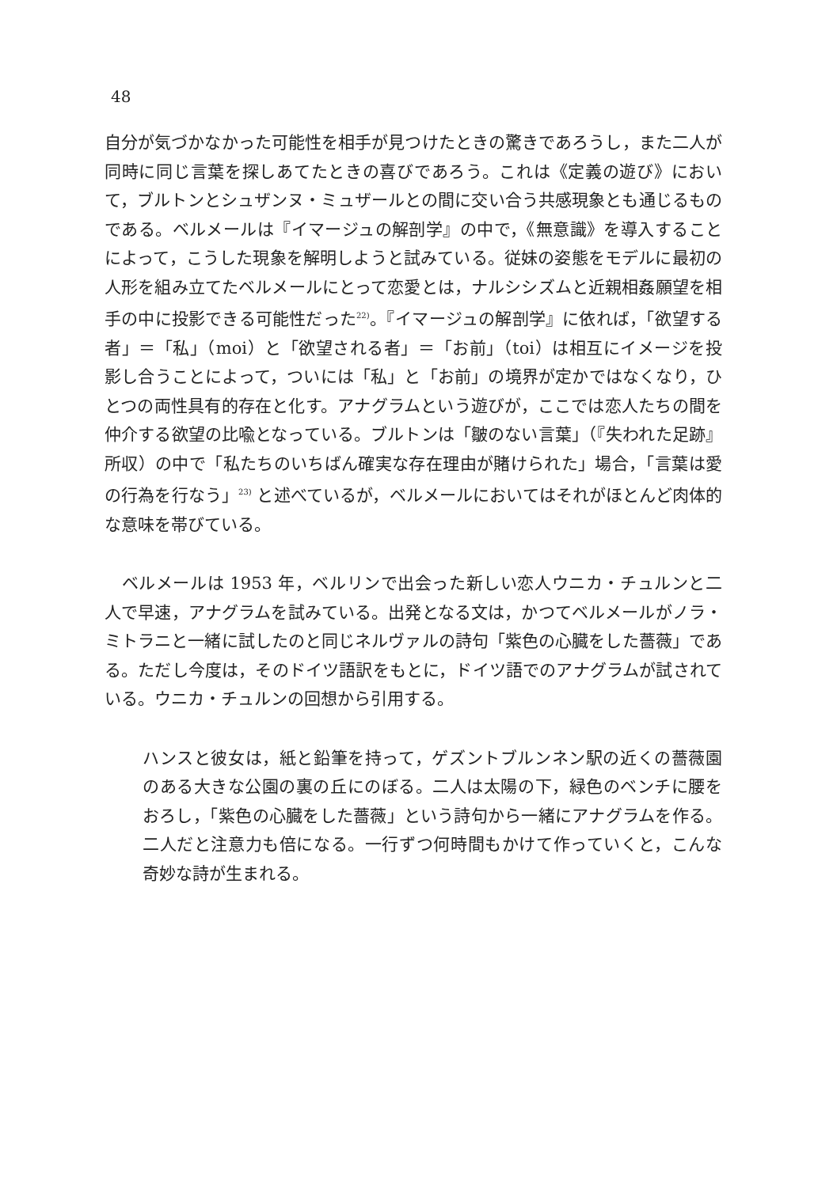48
自分が気づかなかった可能性を相手が見つけたときの驚きであろうし，また二人が同時に同じ言葉を探しあてたときの喜びであろう。これは《定義の遊び》において，ブルトンとシュザンヌ・ミュザールとの間に交い合う共感現象とも通じるものである。ベルメールは『イマージュの解剖学』の中で，《無意識》を導入することによって，こうした現象を解明しようと試みている。従妹の姿態をモデルに最初の人形を組み立てたベルメールにとって恋愛とは，ナルシシズムと近親相姦願望を相手の中に投影できる可能性だった<sup>22)</sup>。『イマージュの解剖学』に依れば，「欲望する者」＝「私」（moi）と「欲望される者」＝「お前」（toi）は相互にイメージを投影し合うことによって，ついには「私」と「お前」の境界が定かではなくなり，ひとつの両性具有的存在と化す。アナグラムという遊びが，ここでは恋人たちの間を仲介する欲望の比喩となっている。ブルトンは「皺のない言葉」（『失われた足跡』所収）の中で「私たちのいちばん確実な存在理由が賭けられた」場合，「言葉は愛の行為を行なう」<sup>23)</sup> と述べているが，ベルメールにおいてはそれがほとんど肉体的な意味を帯びている。
　ベルメールは 1953 年，ベルリンで出会った新しい恋人ウニカ・チュルンと二人で早速，アナグラムを試みている。出発となる文は，かつてベルメールがノラ・ミトラニと一緒に試したのと同じネルヴァルの詩句「紫色の心臓をした薔薇」である。ただし今度は，そのドイツ語訳をもとに，ドイツ語でのアナグラムが試されている。ウニカ・チュルンの回想から引用する。
ハンスと彼女は，紙と鉛筆を持って，ゲズントブルンネン駅の近くの薔薇園のある大きな公園の裏の丘にのぼる。二人は太陽の下，緑色のベンチに腰をおろし，「紫色の心臓をした薔薇」という詩句から一緒にアナグラムを作る。二人だと注意力も倍になる。一行ずつ何時間もかけて作っていくと，こんな奇妙な詩が生まれる。